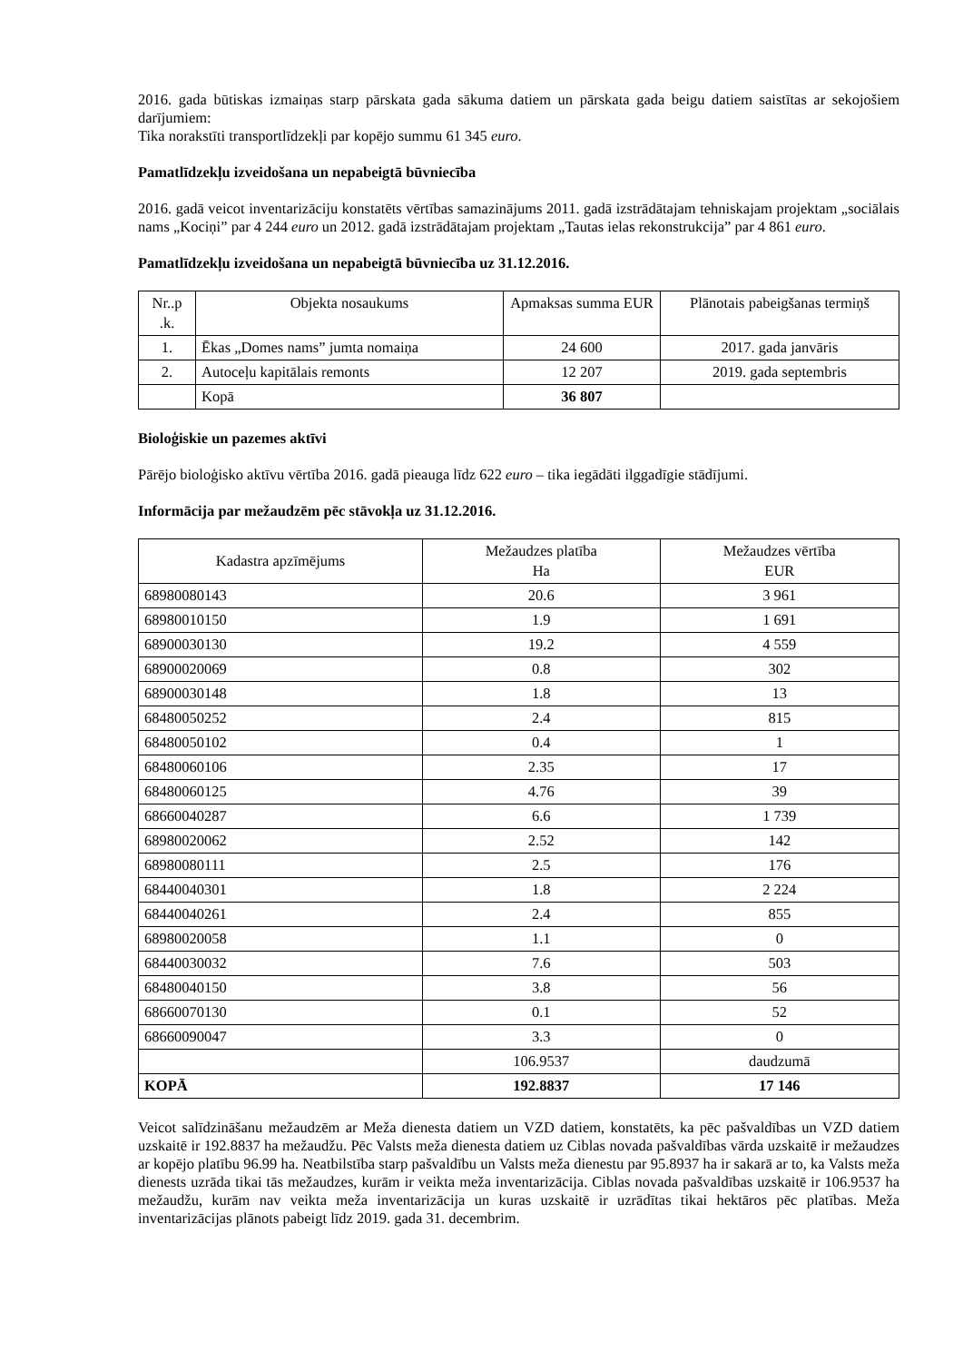2016. gada būtiskas izmaiņas starp pārskata gada sākuma datiem un pārskata gada beigu datiem saistītas ar sekojošiem darījumiem:
Tika norakstīti transportlīdzekļi par kopējo summu 61 345 euro.
Pamatlīdzekļu izveidošana un nepabeigtā būvniecība
2016. gadā veicot inventarizāciju konstatēts vērtības samazinājums 2011. gadā izstrādātajam tehniskajam projektam „sociālais nams „Kociņi” par 4 244 euro un 2012. gadā izstrādātajam projektam „Tautas ielas rekonstrukcija” par 4 861 euro.
Pamatlīdzekļu izveidošana un nepabeigtā būvniecība uz 31.12.2016.
| Nr..p .k. | Objekta nosaukums | Apmaksas summa EUR | Plānotais pabeigšanas termiņš |
| --- | --- | --- | --- |
| 1. | Ēkas „Domes nams” jumta nomaiņa | 24 600 | 2017. gada janvāris |
| 2. | Autoceļu kapitālais remonts | 12 207 | 2019. gada septembris |
| | Kopā | 36 807 | |
Bioloģiskie un pazemes aktīvi
Pārējo bioloģisko aktīvu vērtība 2016. gadā pieauga līdz 622 euro – tika iegādāti ilggadīgie stādījumi.
Informācija par mežaudzēm pēc stāvokļa uz 31.12.2016.
| Kadastra apzīmējums | Mežaudzes platība Ha | Mežaudzes vērtība EUR |
| --- | --- | --- |
| 68980080143 | 20.6 | 3 961 |
| 68980010150 | 1.9 | 1 691 |
| 68900030130 | 19.2 | 4 559 |
| 68900020069 | 0.8 | 302 |
| 68900030148 | 1.8 | 13 |
| 68480050252 | 2.4 | 815 |
| 68480050102 | 0.4 | 1 |
| 68480060106 | 2.35 | 17 |
| 68480060125 | 4.76 | 39 |
| 68660040287 | 6.6 | 1 739 |
| 68980020062 | 2.52 | 142 |
| 68980080111 | 2.5 | 176 |
| 68440040301 | 1.8 | 2 224 |
| 68440040261 | 2.4 | 855 |
| 68980020058 | 1.1 | 0 |
| 68440030032 | 7.6 | 503 |
| 68480040150 | 3.8 | 56 |
| 68660070130 | 0.1 | 52 |
| 68660090047 | 3.3 | 0 |
| | 106.9537 | daudzumā |
| KOPĀ | 192.8837 | 17 146 |
Veicot salīdzināšanu mežaudzēm ar Meža dienesta datiem un VZD datiem, konstatēts, ka pēc pašvaldības un VZD datiem uzskaitē ir 192.8837 ha mežaudžu. Pēc Valsts meža dienesta datiem uz Ciblas novada pašvaldības vārda uzskaitē ir mežaudzes ar kopējo platību 96.99 ha. Neatbilstība starp pašvaldību un Valsts meža dienestu par 95.8937 ha ir sakarā ar to, ka Valsts meža dienests uzrāda tikai tās mežaudzes, kurām ir veikta meža inventarizācija. Ciblas novada pašvaldības uzskaitē ir 106.9537 ha mežaudžu, kurām nav veikta meža inventarizācija un kuras uzskaitē ir uzrādītas tikai hektāros pēc platības. Meža inventarizācijas plānots pabeigt līdz 2019. gada 31. decembrim.